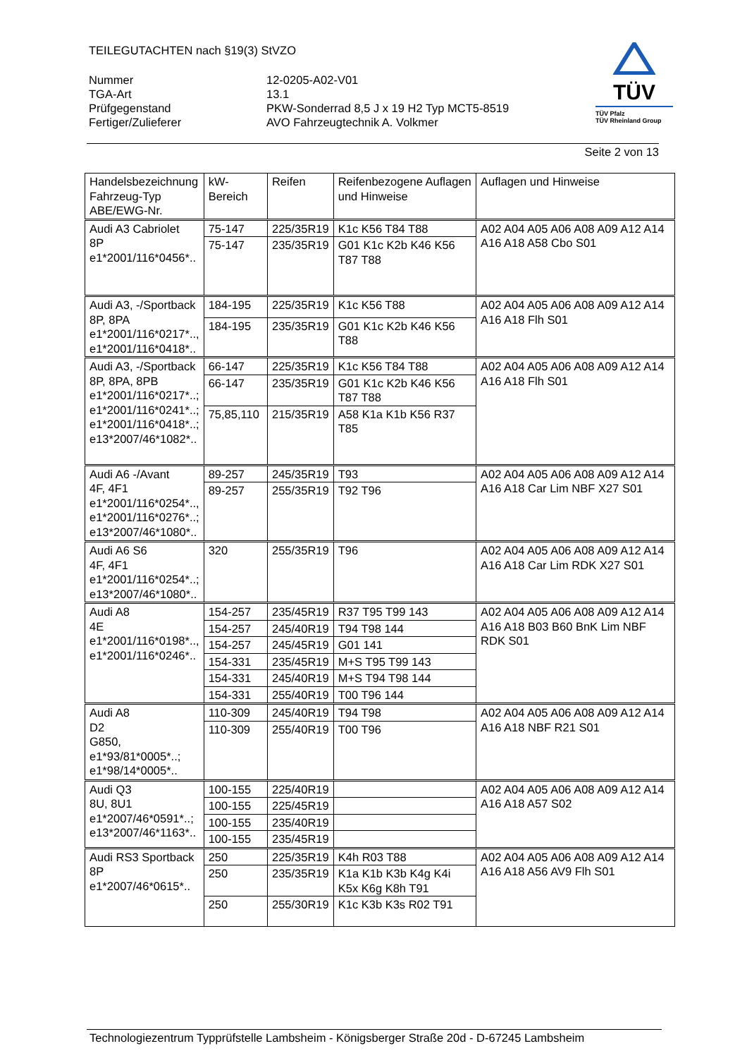TEILEGUTACHTEN nach §19(3) StVZO
Nummer 12-0205-A02-V01
TGA-Art 13.1
Prüfgegenstand PKW-Sonderrad 8,5 J x 19 H2 Typ MCT5-8519
Fertiger/Zulieferer AVO Fahrzeugtechnik A. Volkmer
TÜV
TÜV Pfalz
TÜV Rheinland Group
Seite 2 von 13
| Handelsbezeichnung Fahrzeug-Typ ABE/EWG-Nr. | kW-Bereich | Reifen | Reifenbezogene Auflagen und Hinweise | Auflagen und Hinweise |
| Audi A3 Cabriolet 8P e1*2001/116*0456*.. | 75-147 | 225/35R19 | K1c K56 T84 T88 | A02 A04 A05 A06 A08 A09 A12 A14 A16 A18 A58 Cbo S01 |
| | 75-147 | 235/35R19 | G01 K1c K2b K46 K56 T87 T88 | |
| Audi A3, -/Sportback 8P, 8PA e1*2001/116*0217*.., e1*2001/116*0418*.. | 184-195 | 225/35R19 | K1c K56 T88 | A02 A04 A05 A06 A08 A09 A12 A14 A16 A18 Flh S01 |
| | 184-195 | 235/35R19 | G01 K1c K2b K46 K56 T88 | |
| Audi A3, -/Sportback 8P, 8PA, 8PB e1*2001/116*0217*..; e1*2001/116*0241*..; e1*2001/116*0418*..; e13*2007/46*1082*.. | 66-147 | 225/35R19 | K1c K56 T84 T88 | A02 A04 A05 A06 A08 A09 A12 A14 A16 A18 Flh S01 |
| | 66-147 | 235/35R19 | G01 K1c K2b K46 K56 T87 T88 | |
| | 75,85,110 | 215/35R19 | A58 K1a K1b K56 R37 T85 | |
| Audi A6 -/Avant 4F, 4F1 e1*2001/116*0254*.., e1*2001/116*0276*..; e13*2007/46*1080*.. | 89-257 | 245/35R19 | T93 | A02 A04 A05 A06 A08 A09 A12 A14 A16 A18 Car Lim NBF X27 S01 |
| | 89-257 | 255/35R19 | T92 T96 | |
| Audi A6 S6 4F, 4F1 e1*2001/116*0254*..; e13*2007/46*1080*.. | 320 | 255/35R19 | T96 | A02 A04 A05 A06 A08 A09 A12 A14 A16 A18 Car Lim RDK X27 S01 |
| Audi A8 4E e1*2001/116*0198*.., e1*2001/116*0246*.. | 154-257 | 235/45R19 | R37 T95 T99 143 | A02 A04 A05 A06 A08 A09 A12 A14 A16 A18 B03 B60 BnK Lim NBF RDK S01 |
| | 154-257 | 245/40R19 | T94 T98 144 | |
| | 154-257 | 245/45R19 | G01 141 | |
| | 154-331 | 235/45R19 | M+S T95 T99 143 | |
| | 154-331 | 245/40R19 | M+S T94 T98 144 | |
| | 154-331 | 255/40R19 | T00 T96 144 | |
| Audi A8 D2 G850, e1*93/81*0005*..; e1*98/14*0005*.. | 110-309 | 245/40R19 | T94 T98 | A02 A04 A05 A06 A08 A09 A12 A14 A16 A18 NBF R21 S01 |
| | 110-309 | 255/40R19 | T00 T96 | |
| Audi Q3 8U, 8U1 e1*2007/46*0591*..; e13*2007/46*1163*.. | 100-155 | 225/40R19 | | A02 A04 A05 A06 A08 A09 A12 A14 A16 A18 A57 S02 |
| | 100-155 | 225/45R19 | | |
| | 100-155 | 235/40R19 | | |
| | 100-155 | 235/45R19 | | |
| Audi RS3 Sportback 8P e1*2007/46*0615*.. | 250 | 225/35R19 | K4h R03 T88 | A02 A04 A05 A06 A08 A09 A12 A14 A16 A18 A56 AV9 Flh S01 |
| | 250 | 235/35R19 | K1a K1b K3b K4g K4i K5x K6g K8h T91 | |
| | 250 | 255/30R19 | K1c K3b K3s R02 T91 | |
Technologiezentrum Typprüfstelle Lambsheim - Königsberger Straße 20d - D-67245 Lambsheim